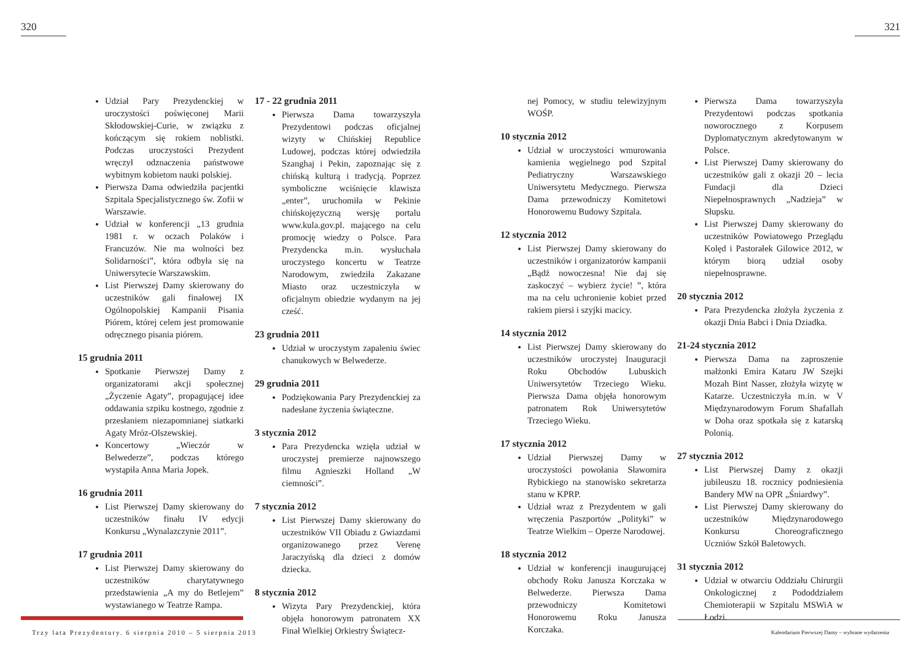320
Udział Pary Prezydenckiej w uroczystości poświęconej Marii Skłodowskiej-Curie, w związku z kończącym się rokiem noblistki. Podczas uroczystości Prezydent wręczył odznaczenia państwowe wybitnym kobietom nauki polskiej.
Pierwsza Dama odwiedziła pacjentki Szpitala Specjalistycznego św. Zofii w Warszawie.
Udział w konferencji „13 grudnia 1981 r. w oczach Polaków i Francuzów. Nie ma wolności bez Solidarności”, która odbyła się na Uniwersytecie Warszawskim.
List Pierwszej Damy skierowany do uczestników gali finałowej IX Ogólnopolskiej Kampanii Pisania Piórem, której celem jest promowanie odręcznego pisania piórem.
15 grudnia 2011
Spotkanie Pierwszej Damy z organizatorami akcji społecznej „Życzenie Agaty”, propagującej idee oddawania szpiku kostnego, zgodnie z przesłaniem niezapomnianej siatkarki Agaty Mróz-Olszewskiej.
Koncertowy „Wieczór w Belwederze”, podczas którego wystąpiła Anna Maria Jopek.
16 grudnia 2011
List Pierwszej Damy skierowany do uczestników finału IV edycji Konkursu „Wynalazczynie 2011”.
17 grudnia 2011
List Pierwszej Damy skierowany do uczestników charytatywnego przedstawienia „A my do Betlejem” wystawianego w Teatrze Rampa.
17 - 22 grudnia 2011
Pierwsza Dama towarzyszyła Prezydentowi podczas oficjalnej wizyty w Chińskiej Republice Ludowej, podczas której odwiedziła Szanghaj i Pekin, zapoznając się z chińską kulturą i tradycją. Poprzez symboliczne wciśnięcie klawisza „enter”, uruchomiła w Pekinie chińskojęzyczną wersję portalu www.kula.gov.pl. mającego na celu promocję wiedzy o Polsce. Para Prezydencka m.in. wysłuchała uroczystego koncertu w Teatrze Narodowym, zwiedziła Zakazane Miasto oraz uczestniczyła w oficjalnym obiedzie wydanym na jej cześć.
23 grudnia 2011
Udział w uroczystym zapaleniu świec chanukowych w Belwederze.
29 grudnia 2011
Podziękowania Pary Prezydenckiej za nadesłane życzenia świąteczne.
3 stycznia 2012
Para Prezydencka wzięła udział w uroczystej premierze najnowszego filmu Agnieszki Holland „W ciemności”.
7 stycznia 2012
List Pierwszej Damy skierowany do uczestników VII Obiadu z Gwiazdami organizowanego przez Verenę Jaraczyńską dla dzieci z domów dziecka.
8 stycznia 2012
Wizyta Pary Prezydenckiej, która objęła honorowym patronatem XX Finał Wielkiej Orkiestry Świątecz-
Trzy lata Prezydentury. 6 sierpnia 2010 – 5 sierpnia 2013
321
nej Pomocy, w studiu telewizyjnym WOŚP.
10 stycznia 2012
Udział w uroczystości wmurowania kamienia węgielnego pod Szpital Pediatryczny Warszawskiego Uniwersytetu Medycznego. Pierwsza Dama przewodniczy Komitetowi Honorowemu Budowy Szpitala.
12 stycznia 2012
List Pierwszej Damy skierowany do uczestników i organizatorów kampanii „Bądź nowoczesna! Nie daj się zaskoczyć – wybierz życie! ”, która ma na celu uchronienie kobiet przed rakiem piersi i szyjki macicy.
14 stycznia 2012
List Pierwszej Damy skierowany do uczestników uroczystej Inauguracji Roku Obchodów Lubuskich Uniwersytetów Trzeciego Wieku. Pierwsza Dama objęła honorowym patronatem Rok Uniwersytetów Trzeciego Wieku.
17 stycznia 2012
Udział Pierwszej Damy w uroczystości powołania Sławomira Rybickiego na stanowisko sekretarza stanu w KPRP.
Udział wraz z Prezydentem w gali wręczenia Paszportów „Polityki” w Teatrze Wielkim – Operze Narodowej.
18 stycznia 2012
Udział w konferencji inaugurującej obchody Roku Janusza Korczaka w Belwederze. Pierwsza Dama przewodniczy Komitetowi Honorowemu Roku Janusza Korczaka.
Pierwsza Dama towarzyszyła Prezydentowi podczas spotkania noworocznego z Korpusem Dyplomatycznym akredytowanym w Polsce.
List Pierwszej Damy skierowany do uczestników gali z okazji 20 – lecia Fundacji dla Dzieci Niepełnosprawnych „Nadzieja” w Słupsku.
List Pierwszej Damy skierowany do uczestników Powiatowego Przeglądu Kolęd i Pastorałek Gilowice 2012, w którym biorą udział osoby niepełnosprawne.
20 stycznia 2012
Para Prezydencka złożyła życzenia z okazji Dnia Babci i Dnia Dziadka.
21-24 stycznia 2012
Pierwsza Dama na zaproszenie małżonki Emira Kataru JW Szejki Mozah Bint Nasser, złożyła wizytę w Katarze. Uczestniczyła m.in. w V Międzynarodowym Forum Shafallah w Doha oraz spotkała się z katarską Polonią.
27 stycznia 2012
List Pierwszej Damy z okazji jubileuszu 18. rocznicy podniesienia Bandery MW na OPR „Śniardwy”.
List Pierwszej Damy skierowany do uczestników Międzynarodowego Konkursu Choreograficznego Uczniów Szkół Baletowych.
31 stycznia 2012
Udział w otwarciu Oddziału Chirurgii Onkologicznej z Pododdziałem Chemioterapii w Szpitalu MSWiA w Łodzi.
Kalendarium Pierwszej Damy – wybrane wydarzenia